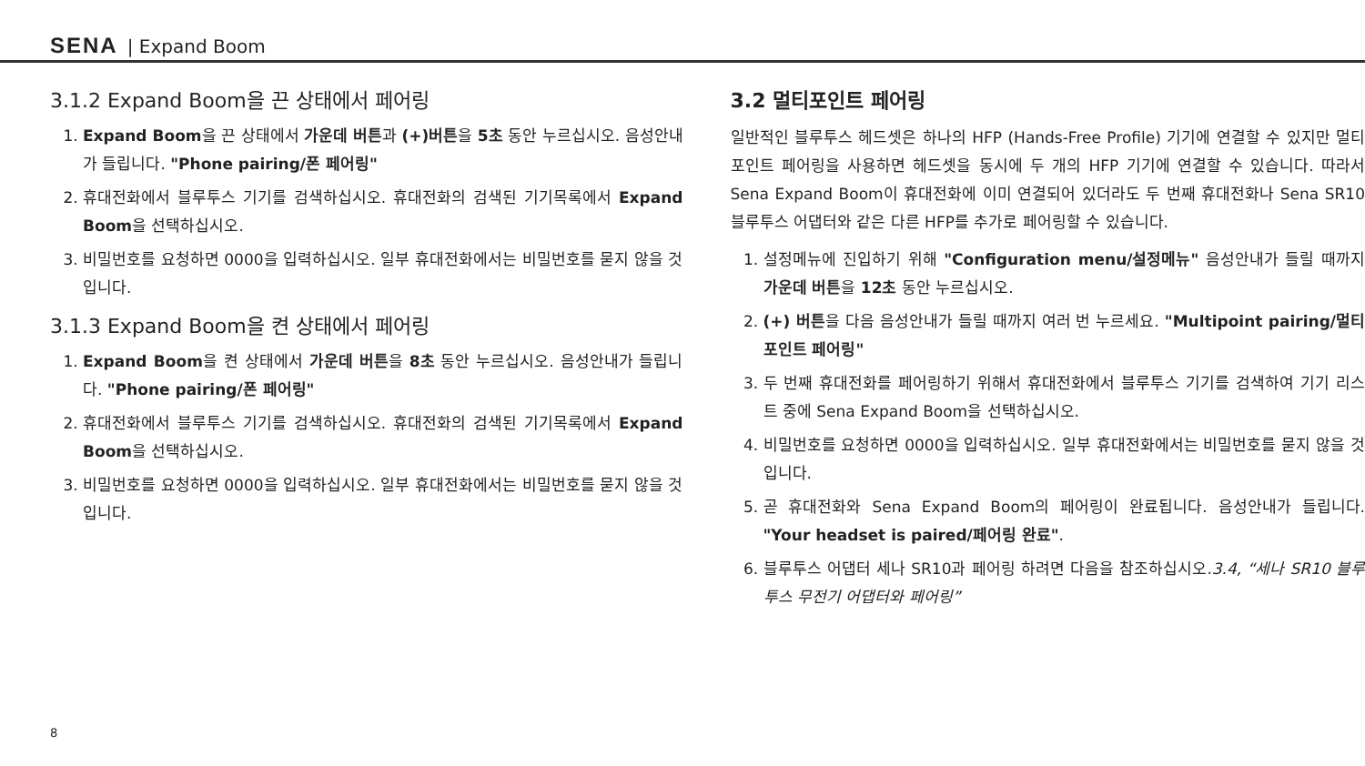SENA | Expand Boom
3.1.2 Expand Boom을 끈 상태에서 페어링
1. Expand Boom을 끈 상태에서 가운데 버튼과 (+)버튼을 5초 동안 누르십시오. 음성안내가 들립니다. "Phone pairing/폰 페어링"
2. 휴대전화에서 블루투스 기기를 검색하십시오. 휴대전화의 검색된 기기목록에서 Expand Boom을 선택하십시오.
3. 비밀번호를 요청하면 0000을 입력하십시오. 일부 휴대전화에서는 비밀번호를 묻지 않을 것입니다.
3.1.3 Expand Boom을 켠 상태에서 페어링
1. Expand Boom을 켠 상태에서 가운데 버튼을 8초 동안 누르십시오. 음성안내가 들립니다. "Phone pairing/폰 페어링"
2. 휴대전화에서 블루투스 기기를 검색하십시오. 휴대전화의 검색된 기기목록에서 Expand Boom을 선택하십시오.
3. 비밀번호를 요청하면 0000을 입력하십시오. 일부 휴대전화에서는 비밀번호를 묻지 않을 것입니다.
3.2 멀티포인트 페어링
일반적인 블루투스 헤드셋은 하나의 HFP (Hands-Free Profile) 기기에 연결할 수 있지만 멀티포인트 페어링을 사용하면 헤드셋을 동시에 두 개의 HFP 기기에 연결할 수 있습니다. 따라서 Sena Expand Boom이 휴대전화에 이미 연결되어 있더라도 두 번째 휴대전화나 Sena SR10 블루투스 어댑터와 같은 다른 HFP를 추가로 페어링할 수 있습니다.
1. 설정메뉴에 진입하기 위해 "Configuration menu/설정메뉴" 음성안내가 들릴 때까지 가운데 버튼을 12초 동안 누르십시오.
2. (+) 버튼을 다음 음성안내가 들릴 때까지 여러 번 누르세요. "Multipoint pairing/멀티포인트 페어링"
3. 두 번째 휴대전화를 페어링하기 위해서 휴대전화에서 블루투스 기기를 검색하여 기기 리스트 중에 Sena Expand Boom을 선택하십시오.
4. 비밀번호를 요청하면 0000을 입력하십시오. 일부 휴대전화에서는 비밀번호를 묻지 않을 것입니다.
5. 곧 휴대전화와 Sena Expand Boom의 페어링이 완료됩니다. 음성안내가 들립니다. "Your headset is paired/페어링 완료".
6. 블루투스 어댑터 세나 SR10과 페어링 하려면 다음을 참조하십시오.3.4, “세나 SR10 블루투스 무전기 어댑터와 페어링”
8